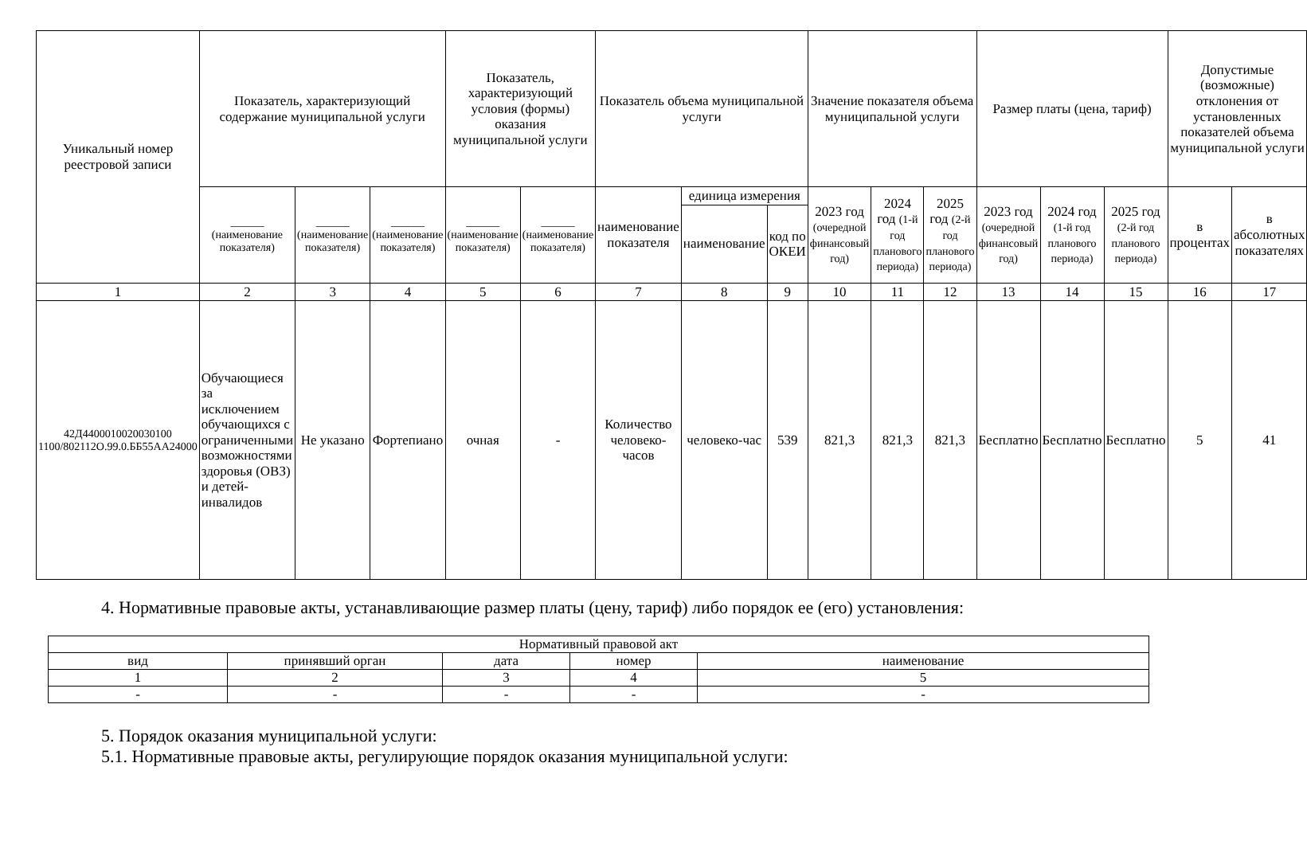| Уникальный номер реестровой записи | Показатель, характеризующий содержание муниципальной услуги | | | Показатель, характеризующий условия (формы) оказания муниципальной услуги | | Показатель объема муниципальной услуги | | | Значение показателя объема муниципальной услуги | | | Размер платы (цена, тариф) | | | Допустимые (возможные) отклонения от установленных показателей объема муниципальной услуги | |
| --- | --- | --- | --- | --- | --- | --- | --- | --- | --- | --- | --- | --- | --- | --- | --- | --- |
| | ______ (наименование показателя) | ______ (наименование показателя) | ______ (наименование показателя) | ______ (наименование показателя) | ______ (наименование показателя) | наименование показателя | единица измерения | | 2023 год (очередной финансовый год) | 2024 год (1-й год планового периода) | 2025 год (2-й год планового периода) | 2023 год (очередной финансовый год) | 2024 год (1-й год планового периода) | 2025 год (2-й год планового периода) | в процентах | в абсолютных показателях |
| | | | | | | | наименование | код по ОКЕИ | | | | | | | | |
| 1 | 2 | 3 | 4 | 5 | 6 | 7 | 8 | 9 | 10 | 11 | 12 | 13 | 14 | 15 | 16 | 17 |
| 42Д4400010020030100 1100/802112О.99.0.ББ55АА24000 | Обучающиеся за исключением обучающихся с ограниченными возможностями здоровья (ОВЗ) и детей-инвалидов | Не указано | Фортепиано | очная | - | Количество человеко-часов | человеко-час | 539 | 821,3 | 821,3 | 821,3 | Бесплатно | Бесплатно | Бесплатно | 5 | 41 |
4. Нормативные правовые акты, устанавливающие размер платы (цену, тариф) либо порядок ее (его) установления:
| Нормативный правовой акт | | | | |
| вид | принявший орган | дата | номер | наименование |
| 1 | 2 | 3 | 4 | 5 |
| - | - | - | - | - |
5. Порядок оказания муниципальной услуги:
5.1. Нормативные правовые акты, регулирующие порядок оказания муниципальной услуги: